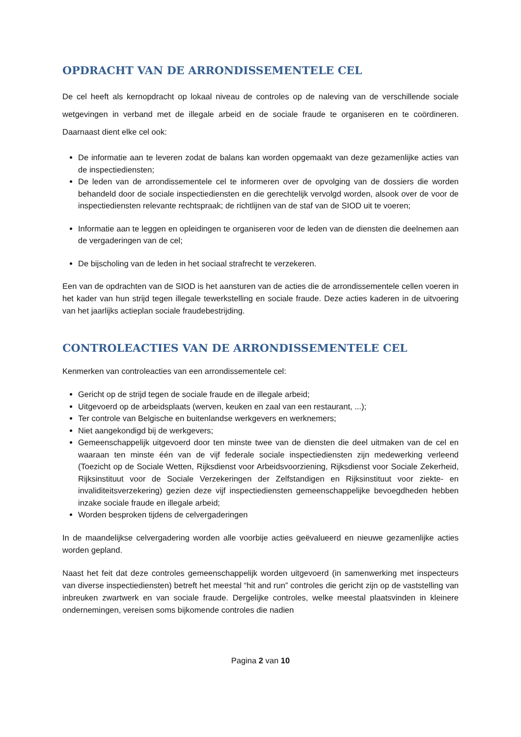OPDRACHT VAN DE ARRONDISSEMENTELE CEL
De cel heeft als kernopdracht op lokaal niveau de controles op de naleving van de verschillende sociale wetgevingen in verband met de illegale arbeid en de sociale fraude te organiseren en te coördineren. Daarnaast dient elke cel ook:
De informatie aan te leveren zodat de balans kan worden opgemaakt van deze gezamenlijke acties van de inspectiediensten;
De leden van de arrondissementele cel te informeren over de opvolging van de dossiers die worden behandeld door de sociale inspectiediensten en die gerechtelijk vervolgd worden, alsook over de voor de inspectiediensten relevante rechtspraak; de richtlijnen van de staf van de SIOD uit te voeren;
Informatie aan te leggen en opleidingen te organiseren voor de leden van de diensten die deelnemen aan de vergaderingen van de cel;
De bijscholing van de leden in het sociaal strafrecht te verzekeren.
Een van de opdrachten van de SIOD is het aansturen van de acties die de arrondissementele cellen voeren in het kader van hun strijd tegen illegale tewerkstelling en sociale fraude. Deze acties kaderen in de uitvoering van het jaarlijks actieplan sociale fraudebestrijding.
CONTROLEACTIES VAN DE ARRONDISSEMENTELE CEL
Kenmerken van controleacties van een arrondissementele cel:
Gericht op de strijd tegen de sociale fraude en de illegale arbeid;
Uitgevoerd op de arbeidsplaats (werven, keuken en zaal van een restaurant, ...);
Ter controle van Belgische en buitenlandse werkgevers en werknemers;
Niet aangekondigd bij de werkgevers;
Gemeenschappelijk uitgevoerd door ten minste twee van de diensten die deel uitmaken van de cel en waaraan ten minste één van de vijf federale sociale inspectiediensten zijn medewerking verleend (Toezicht op de Sociale Wetten, Rijksdienst voor Arbeidsvoorziening, Rijksdienst voor Sociale Zekerheid, Rijksinstituut voor de Sociale Verzekeringen der Zelfstandigen en Rijksinstituut voor ziekte- en invaliditeitsverzekering) gezien deze vijf inspectiediensten gemeenschappelijke bevoegdheden hebben inzake sociale fraude en illegale arbeid;
Worden besproken tijdens de celvergaderingen
In de maandelijkse celvergadering worden alle voorbije acties geëvalueerd en nieuwe gezamenlijke acties worden gepland.
Naast het feit dat deze controles gemeenschappelijk worden uitgevoerd (in samenwerking met inspecteurs van diverse inspectiediensten) betreft het meestal “hit and run” controles die gericht zijn op de vaststelling van inbreuken zwartwerk en van sociale fraude. Dergelijke controles, welke meestal plaatsvinden in kleinere ondernemingen, vereisen soms bijkomende controles die nadien
Pagina 2 van 10